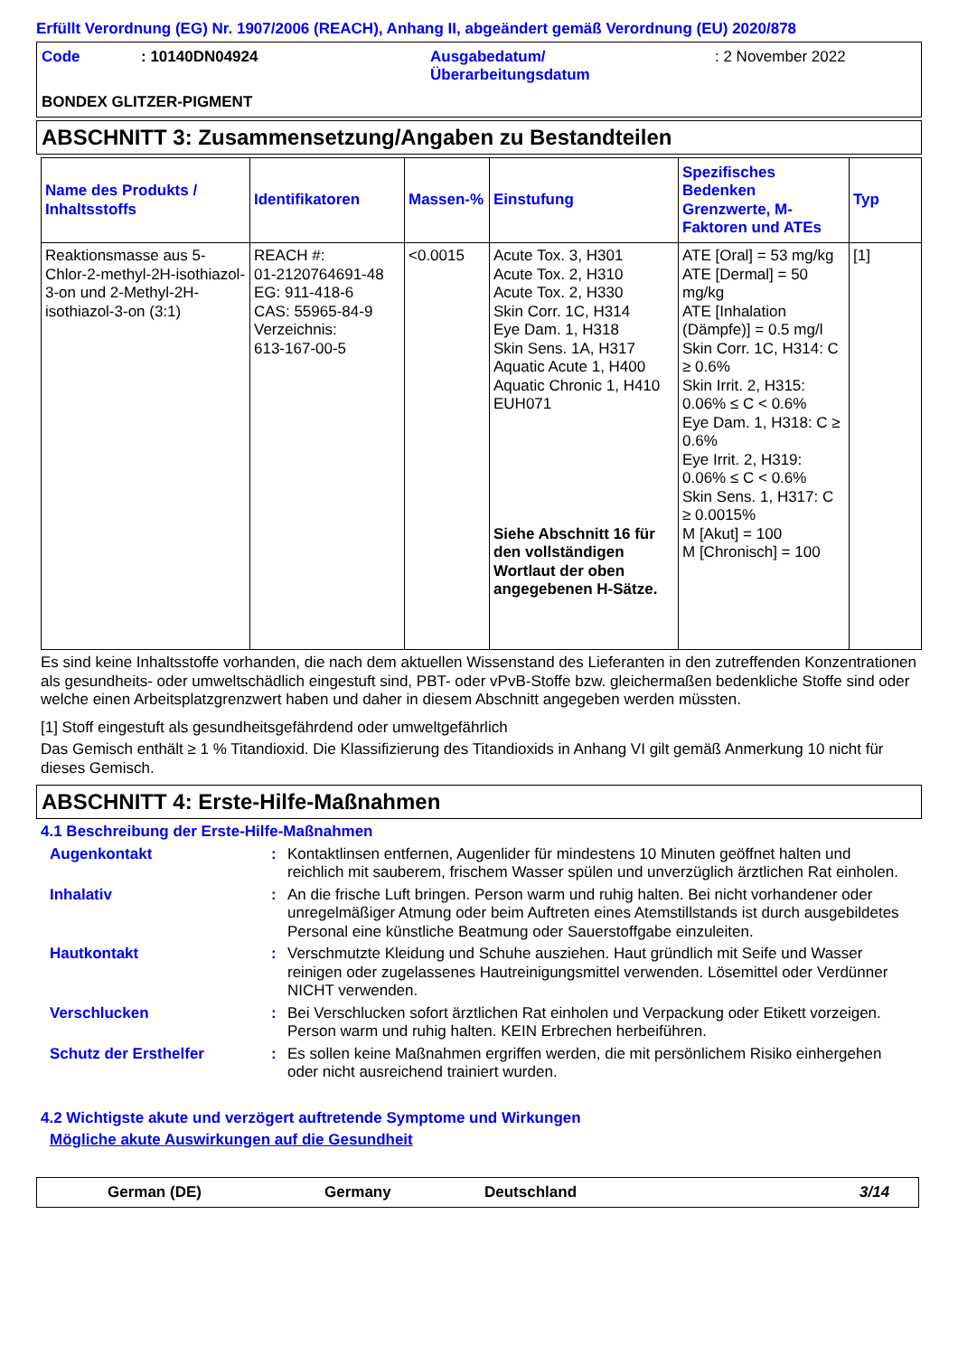Erfüllt Verordnung (EG) Nr. 1907/2006 (REACH), Anhang II, abgeändert gemäß Verordnung (EU) 2020/878
Code
: 10140DN04924
Ausgabedatum/
Überarbeitungsdatum
: 2 November 2022
BONDEX GLITZER-PIGMENT
ABSCHNITT 3: Zusammensetzung/Angaben zu Bestandteilen
| Name des Produkts / Inhaltsstoffs | Identifikatoren | Massen-% | Einstufung | Spezifisches Bedenken Grenzwerte, M-Faktoren und ATEs | Typ |
| --- | --- | --- | --- | --- | --- |
| Reaktionsmasse aus 5-Chlor-2-methyl-2H-isothiazol-3-on und 2-Methyl-2H-isothiazol-3-on (3:1) | REACH #: 01-2120764691-48 EG: 911-418-6 CAS: 55965-84-9 Verzeichnis: 613-167-00-5 | <0.0015 | Acute Tox. 3, H301 Acute Tox. 2, H310 Acute Tox. 2, H330 Skin Corr. 1C, H314 Eye Dam. 1, H318 Skin Sens. 1A, H317 Aquatic Acute 1, H400 Aquatic Chronic 1, H410 EUH071 Siehe Abschnitt 16 für den vollständigen Wortlaut der oben angegebenen H-Sätze. | ATE [Oral] = 53 mg/kg ATE [Dermal] = 50 mg/kg ATE [Inhalation (Dämpfe)] = 0.5 mg/l Skin Corr. 1C, H314: C ≥ 0.6% Skin Irrit. 2, H315: 0.06% ≤ C < 0.6% Eye Dam. 1, H318: C ≥ 0.6% Eye Irrit. 2, H319: 0.06% ≤ C < 0.6% Skin Sens. 1, H317: C ≥ 0.0015% M [Akut] = 100 M [Chronisch] = 100 | [1] |
Es sind keine Inhaltsstoffe vorhanden, die nach dem aktuellen Wissenstand des Lieferanten in den zutreffenden Konzentrationen als gesundheits- oder umweltschädlich eingestuft sind, PBT- oder vPvB-Stoffe bzw. gleichermaßen bedenkliche Stoffe sind oder welche einen Arbeitsplatzgrenzwert haben und daher in diesem Abschnitt angegeben werden müssten.
[1] Stoff eingestuft als gesundheitsgefährdend oder umweltgefährlich
Das Gemisch enthält ≥ 1 % Titandioxid. Die Klassifizierung des Titandioxids in Anhang VI gilt gemäß Anmerkung 10 nicht für dieses Gemisch.
ABSCHNITT 4: Erste-Hilfe-Maßnahmen
4.1 Beschreibung der Erste-Hilfe-Maßnahmen
Augenkontakt
:
Kontaktlinsen entfernen, Augenlider für mindestens 10 Minuten geöffnet halten und reichlich mit sauberem, frischem Wasser spülen und unverzüglich ärztlichen Rat einholen.
Inhalativ
:
An die frische Luft bringen. Person warm und ruhig halten. Bei nicht vorhandener oder unregelmäßiger Atmung oder beim Auftreten eines Atemstillstands ist durch ausgebildetes Personal eine künstliche Beatmung oder Sauerstoffgabe einzuleiten.
Hautkontakt
:
Verschmutzte Kleidung und Schuhe ausziehen. Haut gründlich mit Seife und Wasser reinigen oder zugelassenes Hautreinigungsmittel verwenden. Lösemittel oder Verdünner NICHT verwenden.
Verschlucken
:
Bei Verschlucken sofort ärztlichen Rat einholen und Verpackung oder Etikett vorzeigen. Person warm und ruhig halten. KEIN Erbrechen herbeiführen.
Schutz der Ersthelfer
:
Es sollen keine Maßnahmen ergriffen werden, die mit persönlichem Risiko einhergehen oder nicht ausreichend trainiert wurden.
4.2 Wichtigste akute und verzögert auftretende Symptome und Wirkungen
Mögliche akute Auswirkungen auf die Gesundheit
German (DE) Germany Deutschland 3/14